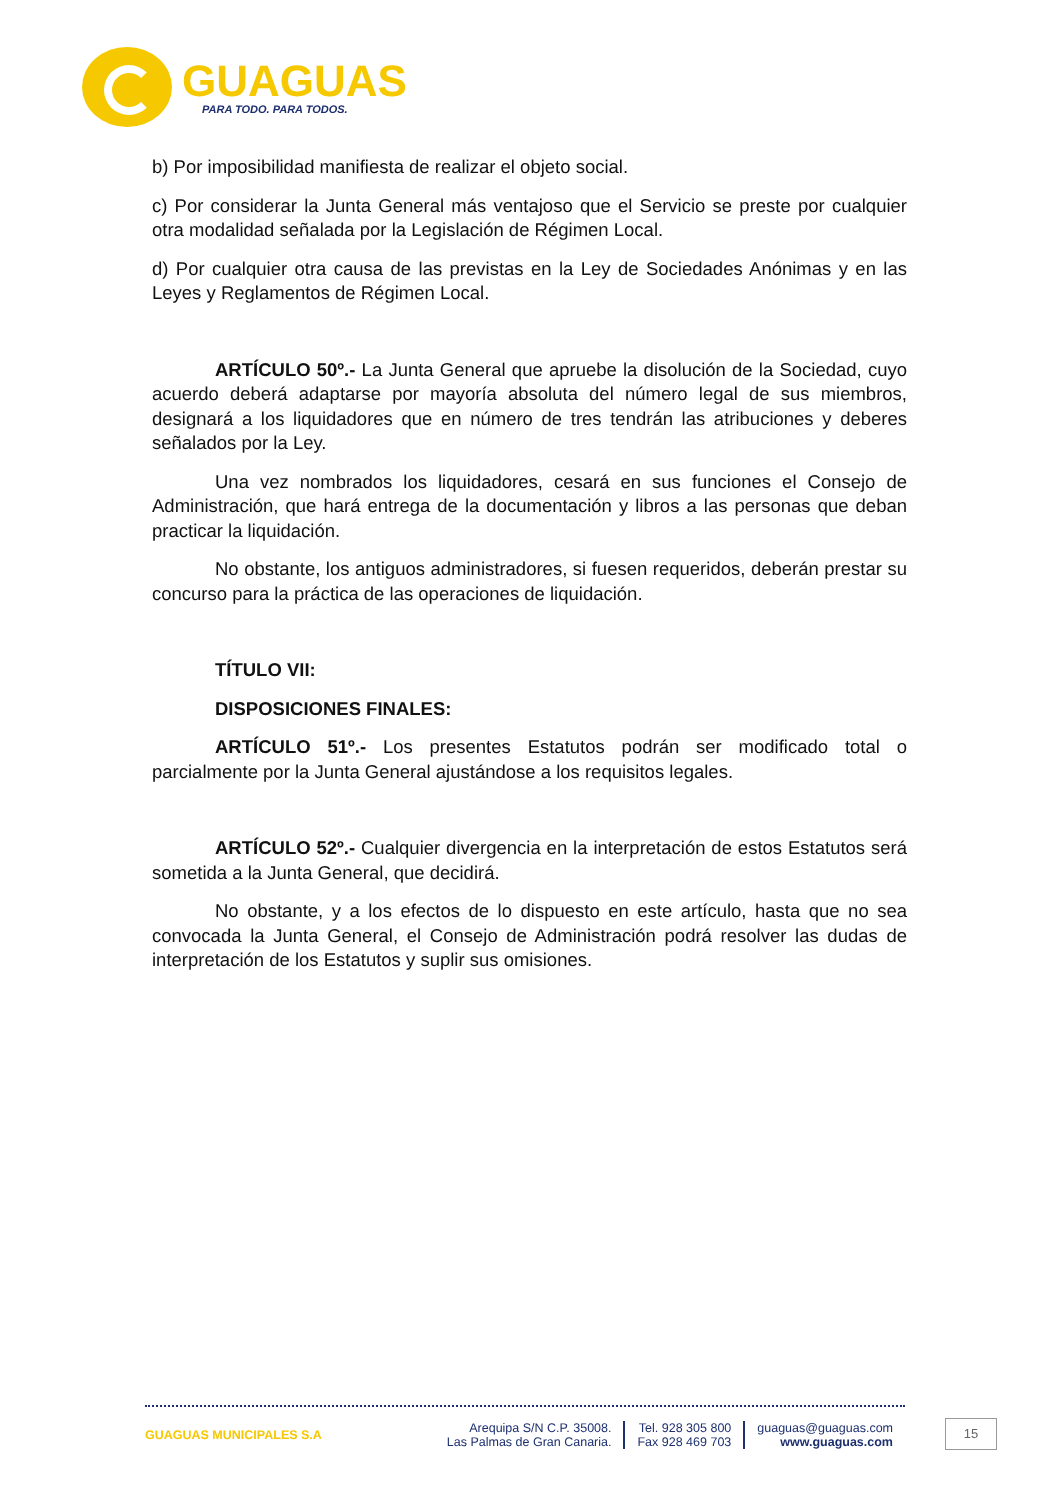GUAGUAS
PARA TODO. PARA TODOS.
b) Por imposibilidad manifiesta de realizar el objeto social.
c) Por considerar la Junta General más ventajoso que el Servicio se preste por cualquier otra modalidad señalada por la Legislación de Régimen Local.
d) Por cualquier otra causa de las previstas en la Ley de Sociedades Anónimas y en las Leyes y Reglamentos de Régimen Local.
ARTÍCULO 50º.- La Junta General que apruebe la disolución de la Sociedad, cuyo acuerdo deberá adaptarse por mayoría absoluta del número legal de sus miembros, designará a los liquidadores que en número de tres tendrán las atribuciones y deberes señalados por la Ley.
Una vez nombrados los liquidadores, cesará en sus funciones el Consejo de Administración, que hará entrega de la documentación y libros a las personas que deban practicar la liquidación.
No obstante, los antiguos administradores, si fuesen requeridos, deberán prestar su concurso para la práctica de las operaciones de liquidación.
TÍTULO VII:
DISPOSICIONES FINALES:
ARTÍCULO 51º.- Los presentes Estatutos podrán ser modificado total o parcialmente por la Junta General ajustándose a los requisitos legales.
ARTÍCULO 52º.- Cualquier divergencia en la interpretación de estos Estatutos será sometida a la Junta General, que decidirá.
No obstante, y a los efectos de lo dispuesto en este artículo, hasta que no sea convocada la Junta General, el Consejo de Administración podrá resolver las dudas de interpretación de los Estatutos y suplir sus omisiones.
GUAGUAS MUNICIPALES S.A
Arequipa S/N C.P. 35008.
Las Palmas de Gran Canaria.
Tel. 928 305 800
Fax 928 469 703
guaguas@guaguas.com
www.guaguas.com
15